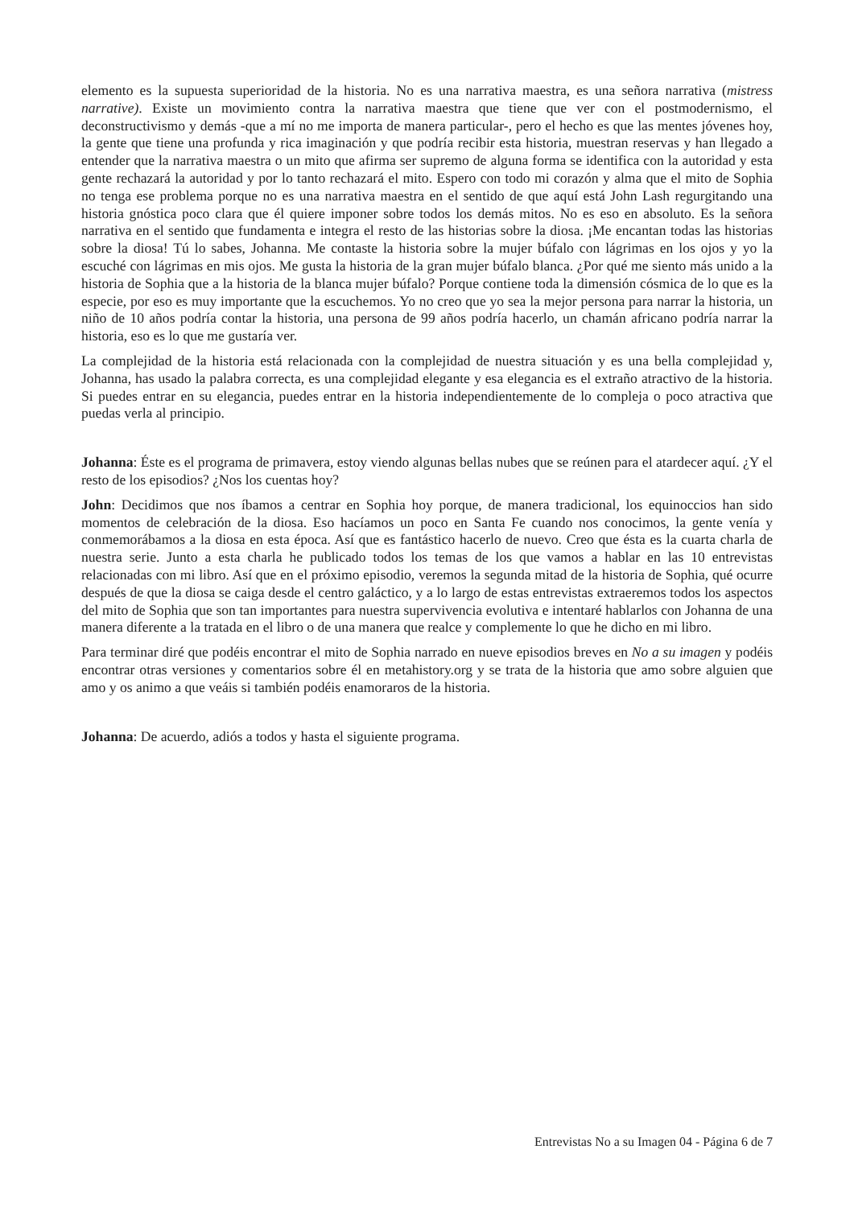elemento es la supuesta superioridad de la historia. No es una narrativa maestra, es una señora narrativa (mistress narrative). Existe un movimiento contra la narrativa maestra que tiene que ver con el postmodernismo, el deconstructivismo y demás -que a mí no me importa de manera particular-, pero el hecho es que las mentes jóvenes hoy, la gente que tiene una profunda y rica imaginación y que podría recibir esta historia, muestran reservas y han llegado a entender que la narrativa maestra o un mito que afirma ser supremo de alguna forma se identifica con la autoridad y esta gente rechazará la autoridad y por lo tanto rechazará el mito. Espero con todo mi corazón y alma que el mito de Sophia no tenga ese problema porque no es una narrativa maestra en el sentido de que aquí está John Lash regurgitando una historia gnóstica poco clara que él quiere imponer sobre todos los demás mitos. No es eso en absoluto. Es la señora narrativa en el sentido que fundamenta e integra el resto de las historias sobre la diosa. ¡Me encantan todas las historias sobre la diosa! Tú lo sabes, Johanna. Me contaste la historia sobre la mujer búfalo con lágrimas en los ojos y yo la escuché con lágrimas en mis ojos. Me gusta la historia de la gran mujer búfalo blanca. ¿Por qué me siento más unido a la historia de Sophia que a la historia de la blanca mujer búfalo? Porque contiene toda la dimensión cósmica de lo que es la especie, por eso es muy importante que la escuchemos. Yo no creo que yo sea la mejor persona para narrar la historia, un niño de 10 años podría contar la historia, una persona de 99 años podría hacerlo, un chamán africano podría narrar la historia, eso es lo que me gustaría ver.
La complejidad de la historia está relacionada con la complejidad de nuestra situación y es una bella complejidad y, Johanna, has usado la palabra correcta, es una complejidad elegante y esa elegancia es el extraño atractivo de la historia. Si puedes entrar en su elegancia, puedes entrar en la historia independientemente de lo compleja o poco atractiva que puedas verla al principio.
Johanna: Éste es el programa de primavera, estoy viendo algunas bellas nubes que se reúnen para el atardecer aquí. ¿Y el resto de los episodios? ¿Nos los cuentas hoy?
John: Decidimos que nos íbamos a centrar en Sophia hoy porque, de manera tradicional, los equinoccios han sido momentos de celebración de la diosa. Eso hacíamos un poco en Santa Fe cuando nos conocimos, la gente venía y conmemorábamos a la diosa en esta época. Así que es fantástico hacerlo de nuevo. Creo que ésta es la cuarta charla de nuestra serie. Junto a esta charla he publicado todos los temas de los que vamos a hablar en las 10 entrevistas relacionadas con mi libro. Así que en el próximo episodio, veremos la segunda mitad de la historia de Sophia, qué ocurre después de que la diosa se caiga desde el centro galáctico, y a lo largo de estas entrevistas extraeremos todos los aspectos del mito de Sophia que son tan importantes para nuestra supervivencia evolutiva e intentaré hablarlos con Johanna de una manera diferente a la tratada en el libro o de una manera que realce y complemente lo que he dicho en mi libro.
Para terminar diré que podéis encontrar el mito de Sophia narrado en nueve episodios breves en No a su imagen y podéis encontrar otras versiones y comentarios sobre él en metahistory.org y se trata de la historia que amo sobre alguien que amo y os animo a que veáis si también podéis enamoraros de la historia.
Johanna: De acuerdo, adiós a todos y hasta el siguiente programa.
Entrevistas No a su Imagen 04 - Página 6 de 7